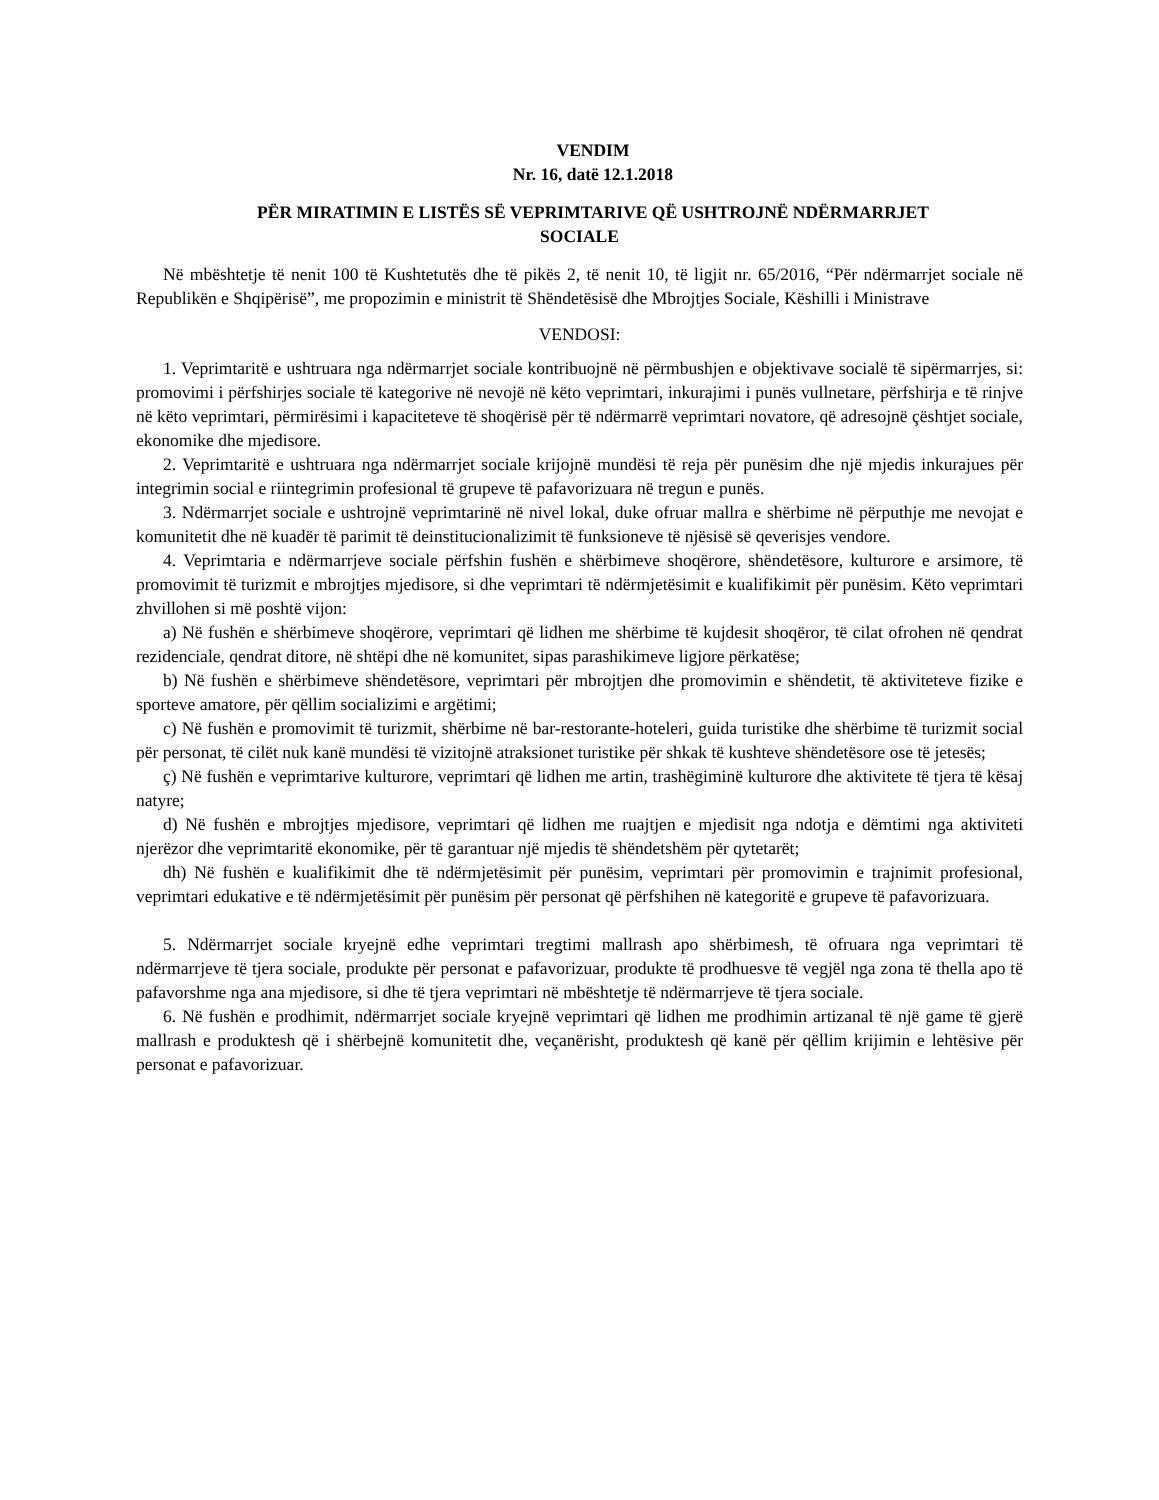VENDIM
Nr. 16, datë 12.1.2018
PËR MIRATIMIN E LISTËS SË VEPRIMTARIVE QË USHTROJNË NDËRMARRJET
SOCIALE
Në mbështetje të nenit 100 të Kushtetutës dhe të pikës 2, të nenit 10, të ligjit nr. 65/2016, “Për ndërmarrjet sociale në Republikën e Shqipërisë”, me propozimin e ministrit të Shëndetësisë dhe Mbrojtjes Sociale, Këshilli i Ministrave
VENDOSI:
1. Veprimtaritë e ushtruara nga ndërmarrjet sociale kontribuojnë në përmbushjen e objektivave socialë të sipërmarrjes, si: promovimi i përfshirjes sociale të kategorive në nevojë në këto veprimtari, inkurajimi i punës vullnetare, përfshirja e të rinjve në këto veprimtari, përmirësimi i kapaciteteve të shoqërisë për të ndërmarrë veprimtari novatore, që adresojnë çështjet sociale, ekonomike dhe mjedisore.
2. Veprimtaritë e ushtruara nga ndërmarrjet sociale krijojnë mundësi të reja për punësim dhe një mjedis inkurajues për integrimin social e riintegrimin profesional të grupeve të pafavorizuara në tregun e punës.
3. Ndërmarrjet sociale e ushtrojnë veprimtarinë në nivel lokal, duke ofruar mallra e shërbime në përputhje me nevojat e komunitetit dhe në kuadër të parimit të deinstitucionalizimit të funksioneve të njësisë së qeverisjes vendore.
4. Veprimtaria e ndërmarrjeve sociale përfshin fushën e shërbimeve shoqërore, shëndetësore, kulturore e arsimore, të promovimit të turizmit e mbrojtjes mjedisore, si dhe veprimtari të ndërmjetësimit e kualifikimit për punësim. Këto veprimtari zhvillohen si më poshtë vijon:
a) Në fushën e shërbimeve shoqërore, veprimtari që lidhen me shërbime të kujdesit shoqëror, të cilat ofrohen në qendrat rezidenciale, qendrat ditore, në shtëpi dhe në komunitet, sipas parashikimeve ligjore përkatëse;
b) Në fushën e shërbimeve shëndetësore, veprimtari për mbrojtjen dhe promovimin e shëndetit, të aktiviteteve fizike e sporteve amatore, për qëllim socializimi e argëtimi;
c) Në fushën e promovimit të turizmit, shërbime në bar-restorante-hoteleri, guida turistike dhe shërbime të turizmit social për personat, të cilët nuk kanë mundësi të vizitojnë atraksionet turistike për shkak të kushteve shëndetësore ose të jetesës;
ç) Në fushën e veprimtarive kulturore, veprimtari që lidhen me artin, trashëgiminë kulturore dhe aktivitete të tjera të kësaj natyre;
d) Në fushën e mbrojtjes mjedisore, veprimtari që lidhen me ruajtjen e mjedisit nga ndotja e dëmtimi nga aktiviteti njerëzor dhe veprimtaritë ekonomike, për të garantuar një mjedis të shëndetshëm për qytetarët;
dh) Në fushën e kualifikimit dhe të ndërmjetësimit për punësim, veprimtari për promovimin e trajnimit profesional, veprimtari edukative e të ndërmjetësimit për punësim për personat që përfshihen në kategoritë e grupeve të pafavorizuara.
5. Ndërmarrjet sociale kryejnë edhe veprimtari tregtimi mallrash apo shërbimesh, të ofruara nga veprimtari të ndërmarrjeve të tjera sociale, produkte për personat e pafavorizuar, produkte të prodhuesve të vegjël nga zona të thella apo të pafavorshme nga ana mjedisore, si dhe të tjera veprimtari në mbështetje të ndërmarrjeve të tjera sociale.
6. Në fushën e prodhimit, ndërmarrjet sociale kryejnë veprimtari që lidhen me prodhimin artizanal të një game të gjerë mallrash e produktesh që i shërbejnë komunitetit dhe, veçanërisht, produktesh që kanë për qëllim krijimin e lehtësive për personat e pafavorizuar.